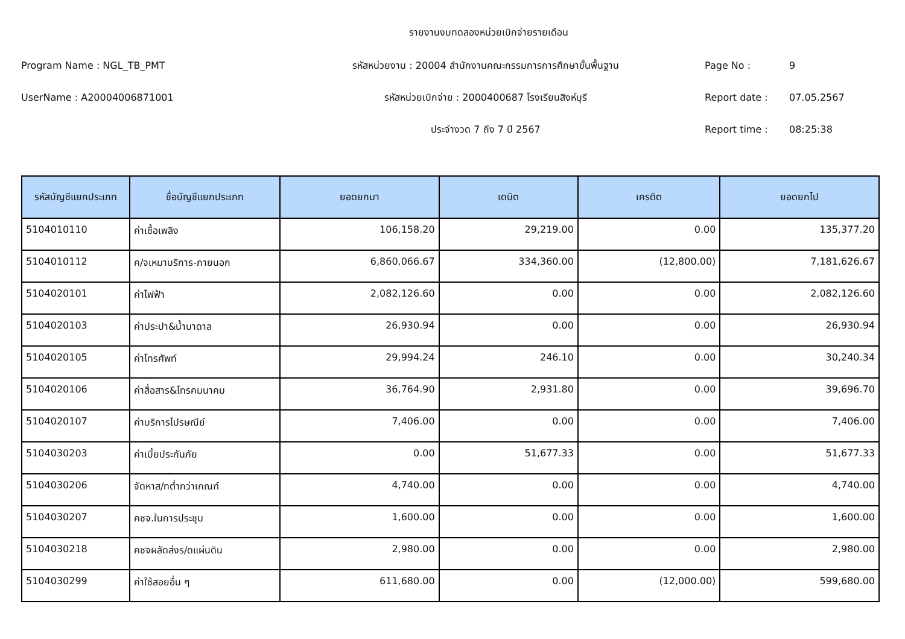รายงานงบทดลองหน่วยเบิกจ่ายรายเดือน
Program Name : NGL_TB_PMT รหัสหน่วยงาน : 20004 สำนักงานคณะกรรมการการศึกษาขั้นพื้นฐาน Page No : 9
UserName : A20004006871001 รหัสหน่วยเบิกจ่าย : 2000400687 โรงเรียนสิงห์บุรี Report date : 07.05.2567
ประจำงวด 7 ถึง 7 ปี 2567 Report time : 08:25:38
| รหัสบัญชีแยกประเภท | ชื่อบัญชีแยกประเภท | ยอดยกมา | เดบิต | เครดิต | ยอดยกไป |
| --- | --- | --- | --- | --- | --- |
| 5104010110 | ค่าเชื้อเพลิง | 106,158.20 | 29,219.00 | 0.00 | 135,377.20 |
| 5104010112 | ค/จเหมาบริการ-ภายนอก | 6,860,066.67 | 334,360.00 | (12,800.00) | 7,181,626.67 |
| 5104020101 | ค่าไฟฟ้า | 2,082,126.60 | 0.00 | 0.00 | 2,082,126.60 |
| 5104020103 | ค่าประปา&น้ำบาดาล | 26,930.94 | 0.00 | 0.00 | 26,930.94 |
| 5104020105 | ค่าโทรศัพท์ | 29,994.24 | 246.10 | 0.00 | 30,240.34 |
| 5104020106 | ค่าสื่อสาร&โทรคมนาคม | 36,764.90 | 2,931.80 | 0.00 | 39,696.70 |
| 5104020107 | ค่าบริการไปรษณีย์ | 7,406.00 | 0.00 | 0.00 | 7,406.00 |
| 5104030203 | ค่าเบี้ยประกันภัย | 0.00 | 51,677.33 | 0.00 | 51,677.33 |
| 5104030206 | จัดหาส/ทต่ำกว่าเกณฑ์ | 4,740.00 | 0.00 | 0.00 | 4,740.00 |
| 5104030207 | คชจ.ในการประชุม | 1,600.00 | 0.00 | 0.00 | 1,600.00 |
| 5104030218 | คชจผลัดส่งร/ดแผ่นดิน | 2,980.00 | 0.00 | 0.00 | 2,980.00 |
| 5104030299 | ค่าใช้สอยอื่น ๆ | 611,680.00 | 0.00 | (12,000.00) | 599,680.00 |